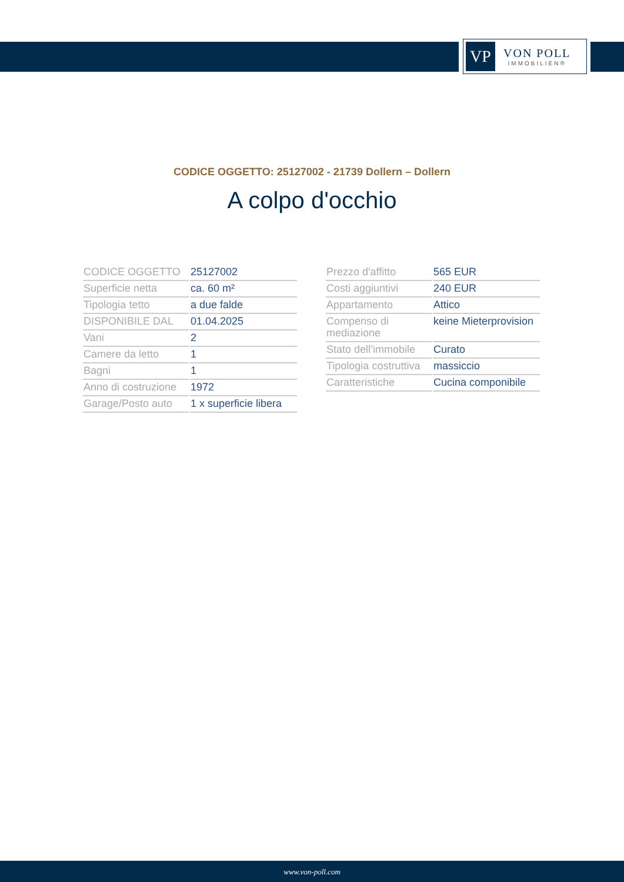VP
VON POLL
IMMOBILIEN®
CODICE OGGETTO: 25127002 - 21739 Dollern – Dollern
A colpo d'occhio
| CODICE OGGETTO | 25127002 |
| Superficie netta | ca. 60 m² |
| Tipologia tetto | a due falde |
| DISPONIBILE DAL | 01.04.2025 |
| Vani | 2 |
| Camere da letto | 1 |
| Bagni | 1 |
| Anno di costruzione | 1972 |
| Garage/Posto auto | 1 x superficie libera |
| Prezzo d'affitto | 565 EUR |
| Costi aggiuntivi | 240 EUR |
| Appartamento | Attico |
| Compenso di mediazione | keine Mieterprovision |
| Stato dell’immobile | Curato |
| Tipologia costruttiva | massiccio |
| Caratteristiche | Cucina componibile |
www.von-poll.com